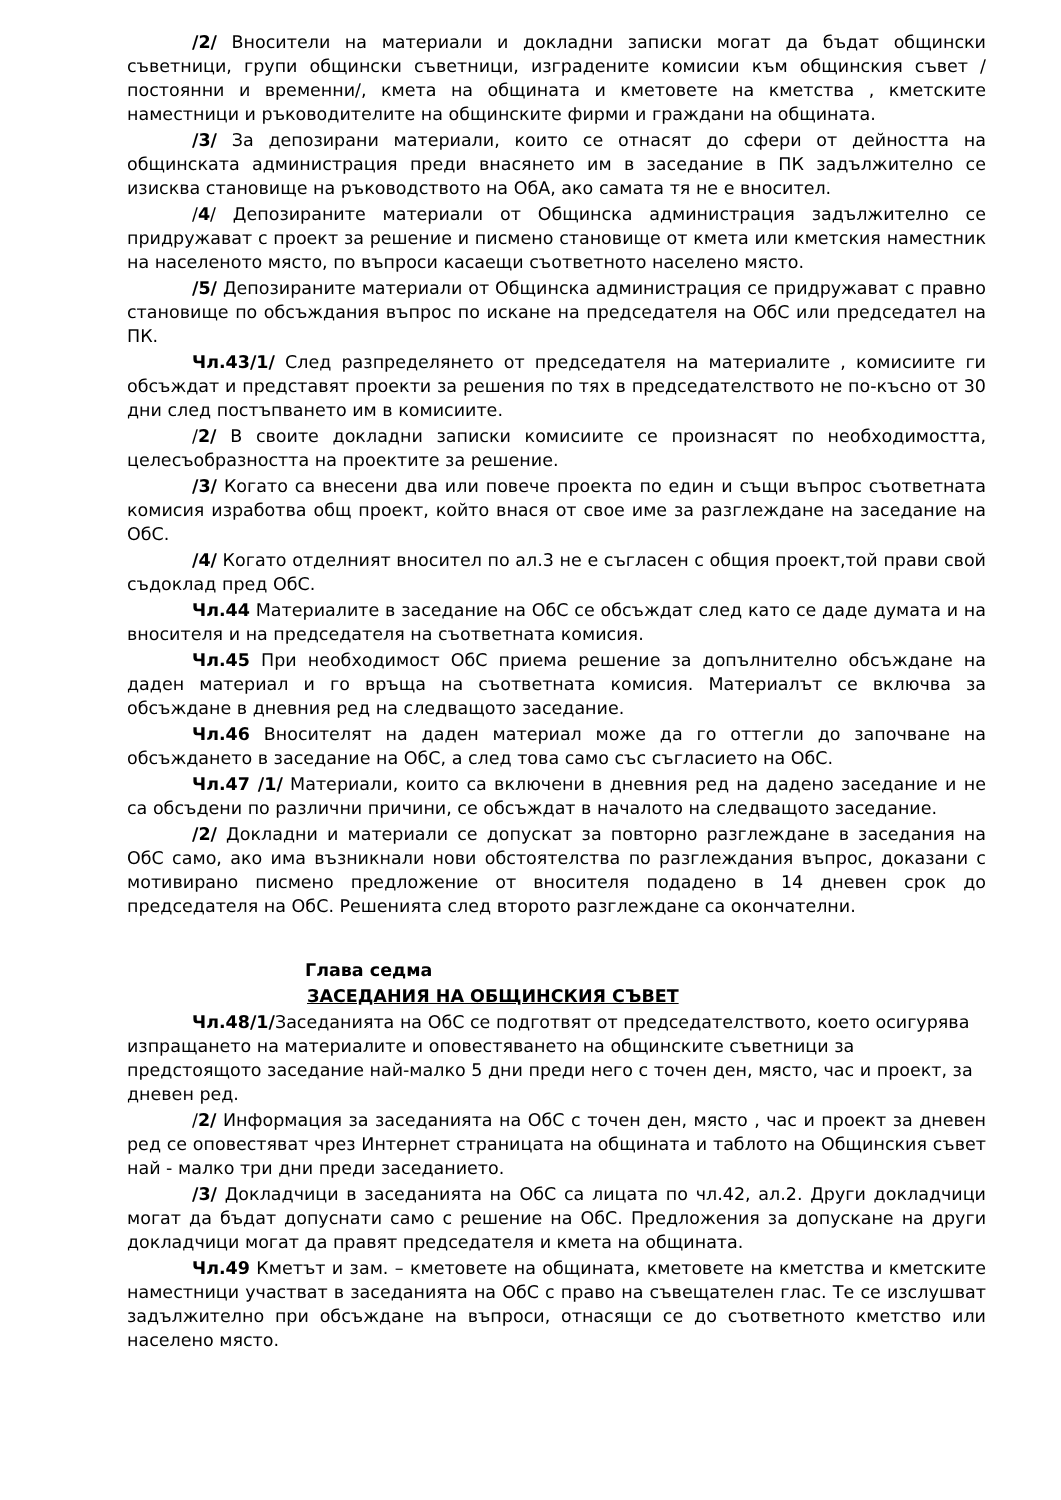/2/ Вносители на материали и докладни записки могат да бъдат общински съветници, групи общински съветници, изградените комисии към общинския съвет /постоянни и временни/, кмета на общината и кметовете на кметства , кметските наместници и ръководителите на общинските фирми и граждани на общината.
/3/ За депозирани материали, които се отнасят до сфери от дейността на общинската администрация преди внасянето им в заседание в ПК задължително се изисква становище на ръководството на ОбА, ако самата тя не е вносител.
/4/ Депозираните материали от Общинска администрация задължително се придружават с проект за решение и писмено становище от кмета или кметския наместник на населеното място, по въпроси касаещи съответното населено място.
/5/ Депозираните материали от Общинска администрация се придружават с правно становище по обсъждания въпрос по искане на председателя на ОбС или председател на ПК.
Чл.43/1/ След разпределянето от председателя на материалите , комисиите ги обсъждат и представят проекти за решения по тях в председателството не по-късно от 30 дни след постъпването им в комисиите.
/2/ В своите докладни записки комисиите се произнасят по необходимостта, целесъобразността на проектите за решение.
/3/ Когато са внесени два или повече проекта по един и същи въпрос съответната комисия изработва общ проект, който внася от свое име за разглеждане на заседание на ОбС.
/4/ Когато отделният вносител по ал.3 не е съгласен с общия проект,той прави свой съдоклад пред ОбС.
Чл.44 Материалите в заседание на ОбС се обсъждат след като се даде думата и на вносителя и на председателя на съответната комисия.
Чл.45 При необходимост ОбС приема решение за допълнително обсъждане на даден материал и го връща на съответната комисия. Материалът се включва за обсъждане в дневния ред на следващото заседание.
Чл.46 Вносителят на даден материал може да го оттегли до започване на обсъждането в заседание на ОбС, а след това само със съгласието на ОбС.
Чл.47 /1/ Материали, които са включени в дневния ред на дадено заседание и не са обсъдени по различни причини, се обсъждат в началото на следващото заседание.
/2/ Докладни и материали се допускат за повторно разглеждане в заседания на ОбС само, ако има възникнали нови обстоятелства по разглеждания въпрос, доказани с мотивирано писмено предложение от вносителя подадено в 14 дневен срок до председателя на ОбС. Решенията след второто разглеждане са окончателни.
Глава седма
ЗАСЕДАНИЯ НА ОБЩИНСКИЯ СЪВЕТ
Чл.48/1/Заседанията на ОбС се подготвят от председателството, което осигурява изпращането на материалите и оповестяването на общинските съветници за предстоящото заседание най-малко 5 дни преди него с точен ден, място, час и проект, за дневен ред.
/2/ Информация за заседанията на ОбС с точен ден, място , час и проект за дневен ред се оповестяват чрез Интернет страницата на общината и таблото на Общинския съвет най - малко три дни преди заседанието.
/3/ Докладчици в заседанията на ОбС са лицата по чл.42, ал.2. Други докладчици могат да бъдат допуснати само с решение на ОбС. Предложения за допускане на други докладчици могат да правят председателя и кмета на общината.
Чл.49 Кметът и зам. – кметовете на общината, кметовете на кметства и кметските наместници участват в заседанията на ОбС с право на съвещателен глас. Те се изслушват задължително при обсъждане на въпроси, отнасящи се до съответното кметство или населено място.